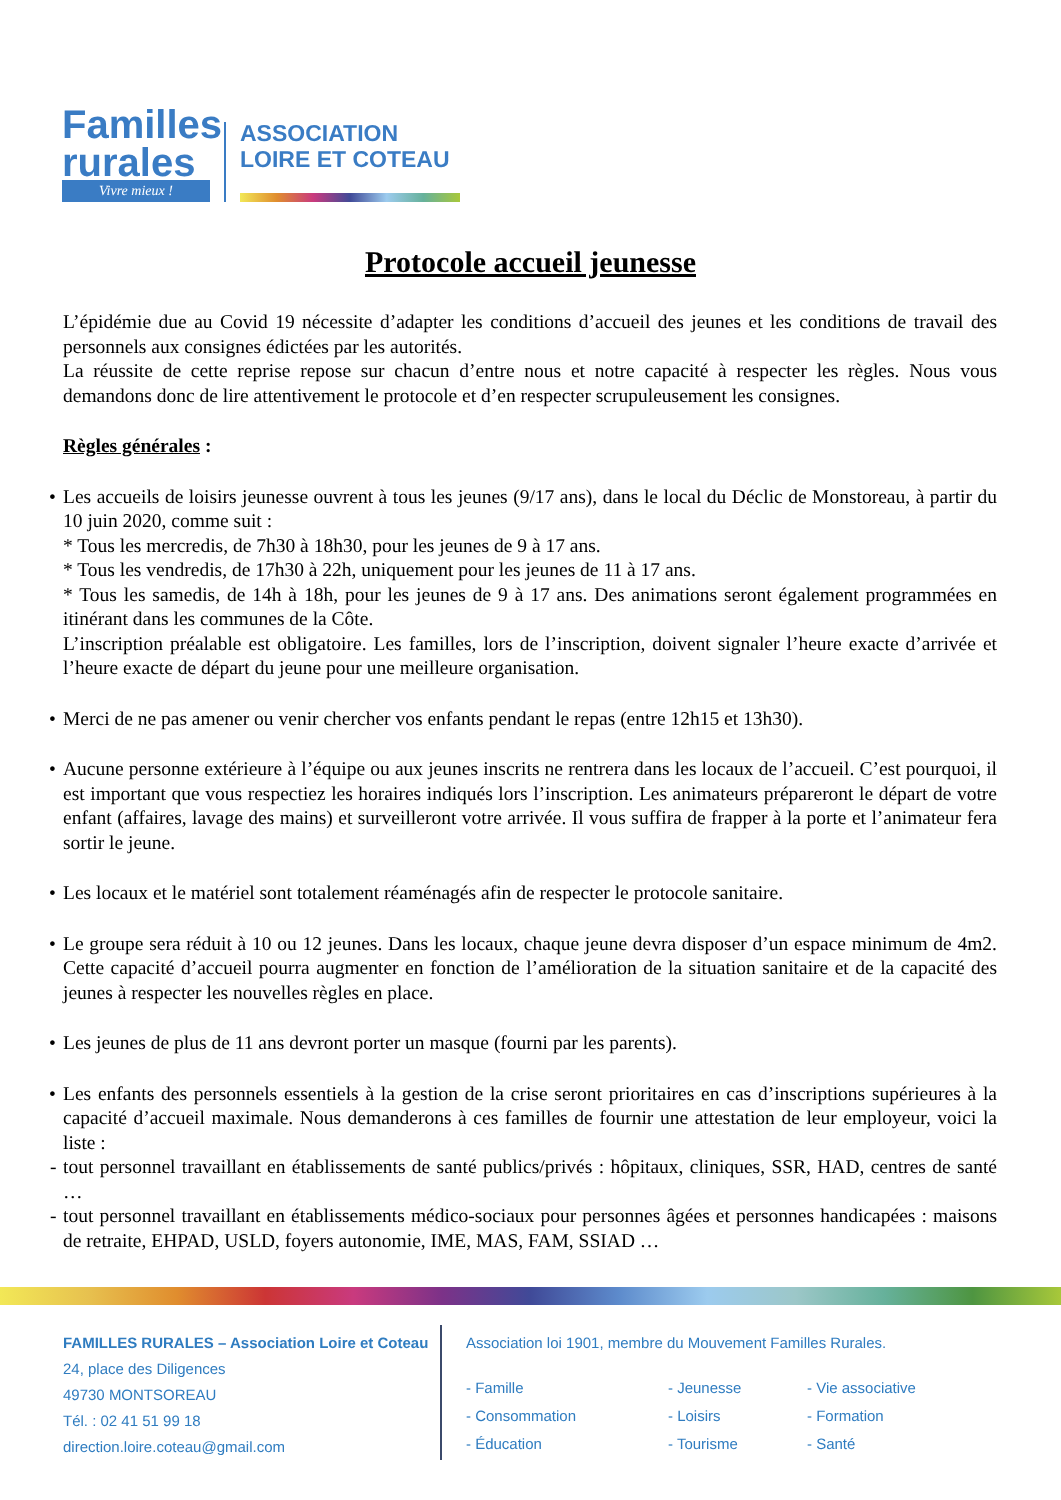Familles
rurales
Vivre mieux !
ASSOCIATION
LOIRE ET COTEAU
Protocole accueil jeunesse
L’épidémie due au Covid 19 nécessite d’adapter les conditions d’accueil des jeunes et les conditions de travail des personnels aux consignes édictées par les autorités.
La réussite de cette reprise repose sur chacun d’entre nous et notre capacité à respecter les règles. Nous vous demandons donc de lire attentivement le protocole et d’en respecter scrupuleusement les consignes.
Règles générales :
• Les accueils de loisirs jeunesse ouvrent à tous les jeunes (9/17 ans), dans le local du Déclic de Monstoreau, à partir du 10 juin 2020, comme suit :
* Tous les mercredis, de 7h30 à 18h30, pour les jeunes de 9 à 17 ans.
* Tous les vendredis, de 17h30 à 22h, uniquement pour les jeunes de 11 à 17 ans.
* Tous les samedis, de 14h à 18h, pour les jeunes de 9 à 17 ans. Des animations seront également programmées en itinérant dans les communes de la Côte.
L’inscription préalable est obligatoire. Les familles, lors de l’inscription, doivent signaler l’heure exacte d’arrivée et l’heure exacte de départ du jeune pour une meilleure organisation.
• Merci de ne pas amener ou venir chercher vos enfants pendant le repas (entre 12h15 et 13h30).
• Aucune personne extérieure à l’équipe ou aux jeunes inscrits ne rentrera dans les locaux de l’accueil. C’est pourquoi, il est important que vous respectiez les horaires indiqués lors l’inscription. Les animateurs prépareront le départ de votre enfant (affaires, lavage des mains) et surveilleront votre arrivée. Il vous suffira de frapper à la porte et l’animateur fera sortir le jeune.
• Les locaux et le matériel sont totalement réaménagés afin de respecter le protocole sanitaire.
• Le groupe sera réduit à 10 ou 12 jeunes. Dans les locaux, chaque jeune devra disposer d’un espace minimum de 4m2. Cette capacité d’accueil pourra augmenter en fonction de l’amélioration de la situation sanitaire et de la capacité des jeunes à respecter les nouvelles règles en place.
• Les jeunes de plus de 11 ans devront porter un masque (fourni par les parents).
• Les enfants des personnels essentiels à la gestion de la crise seront prioritaires en cas d’inscriptions supérieures à la capacité d’accueil maximale. Nous demanderons à ces familles de fournir une attestation de leur employeur, voici la liste :
- tout personnel travaillant en établissements de santé publics/privés : hôpitaux, cliniques, SSR, HAD, centres de santé …
- tout personnel travaillant en établissements médico-sociaux pour personnes âgées et personnes handicapées : maisons de retraite, EHPAD, USLD, foyers autonomie, IME, MAS, FAM, SSIAD …
FAMILLES RURALES – Association Loire et Coteau
24, place des Diligences
49730 MONTSOREAU
Tél. : 02 41 51 99 18
direction.loire.coteau@gmail.com
Association loi 1901, membre du Mouvement Familles Rurales.
- Famille - Jeunesse - Vie associative - Consommation - Loisirs - Formation - Éducation - Tourisme - Santé